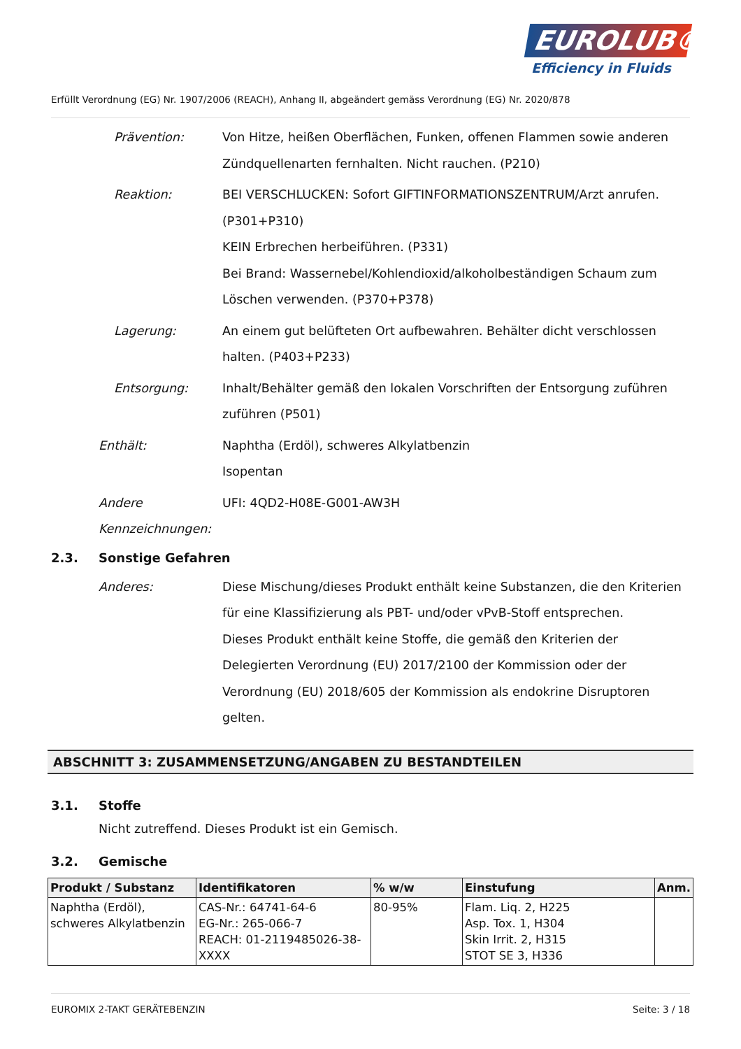EUROLUB®
Efficiency in Fluids
Erfüllt Verordnung (EG) Nr. 1907/2006 (REACH), Anhang II, abgeändert gemäss Verordnung (EG) Nr. 2020/878
Prävention: Von Hitze, heißen Oberflächen, Funken, offenen Flammen sowie anderen Zündquellenarten fernhalten. Nicht rauchen. (P210)
Reaktion: BEI VERSCHLUCKEN: Sofort GIFTINFORMATIONSZENTRUM/Arzt anrufen. (P301+P310)
KEIN Erbrechen herbeiführen. (P331)
Bei Brand: Wassernebel/Kohlendioxid/alkoholbeständigen Schaum zum Löschen verwenden. (P370+P378)
Lagerung: An einem gut belüfteten Ort aufbewahren. Behälter dicht verschlossen halten. (P403+P233)
Entsorgung: Inhalt/Behälter gemäß den lokalen Vorschriften der Entsorgung zuführen zuführen (P501)
Enthält: Naphtha (Erdöl), schweres Alkylatbenzin
Isopentan
Andere Kennzeichnungen: UFI: 4QD2-H08E-G001-AW3H
2.3. Sonstige Gefahren
Anderes: Diese Mischung/dieses Produkt enthält keine Substanzen, die den Kriterien für eine Klassifizierung als PBT- und/oder vPvB-Stoff entsprechen.
Dieses Produkt enthält keine Stoffe, die gemäß den Kriterien der Delegierten Verordnung (EU) 2017/2100 der Kommission oder der Verordnung (EU) 2018/605 der Kommission als endokrine Disruptoren gelten.
ABSCHNITT 3: ZUSAMMENSETZUNG/ANGABEN ZU BESTANDTEILEN
3.1. Stoffe
Nicht zutreffend. Dieses Produkt ist ein Gemisch.
3.2. Gemische
| Produkt / Substanz | Identifikatoren | % w/w | Einstufung | Anm. |
| --- | --- | --- | --- | --- |
| Naphtha (Erdöl), schweres Alkylatbenzin | CAS-Nr.: 64741-64-6 EG-Nr.: 265-066-7 REACH: 01-2119485026-38-XXXX | 80-95% | Flam. Liq. 2, H225 Asp. Tox. 1, H304 Skin Irrit. 2, H315 STOT SE 3, H336 | |
EUROMIX 2-TAKT GERÄTEBENZIN Seite: 3 / 18